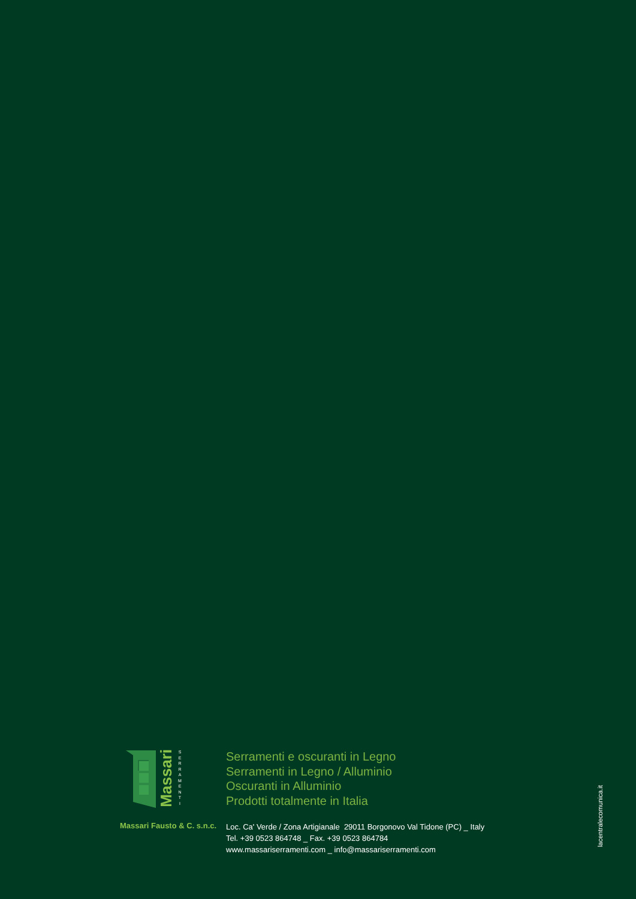Massari
S E R R A M E N T I
Serramenti e oscuranti in Legno
Serramenti in Legno / Alluminio
Oscuranti in Alluminio
Prodotti totalmente in Italia
Massari Fausto & C. s.n.c.
Loc. Ca' Verde / Zona Artigianale 29011 Borgonovo Val Tidone (PC) _ Italy
Tel. +39 0523 864748 _ Fax. +39 0523 864784
www.massariserramenti.com _ info@massariserramenti.com
lacentralecomunica.it